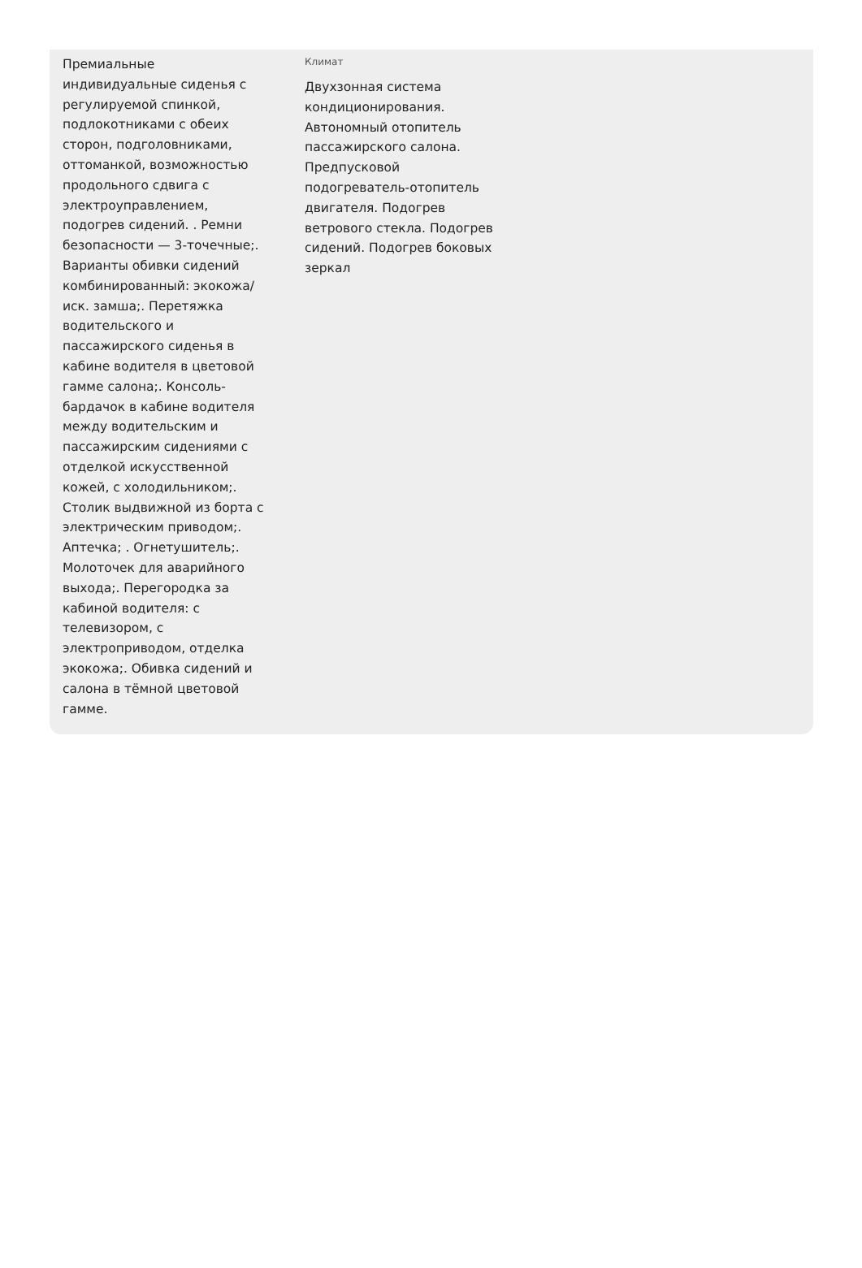Премиальные индивидуальные сиденья с регулируемой спинкой, подлокотниками с обеих сторон, подголовниками, оттоманкой, возможностью продольного сдвига с электроуправлением, подогрев сидений. . Ремни безопасности — 3-точечные;. Варианты обивки сидений комбинированный: экокожа/иск. замша;. Перетяжка водительского и пассажирского сиденья в кабине водителя в цветовой гамме салона;. Консоль-бардачок в кабине водителя между водительским и пассажирским сидениями с отделкой искусственной кожей, с холодильником;. Столик выдвижной из борта с электрическим приводом;. Аптечка; . Огнетушитель;. Молоточек для аварийного выхода;. Перегородка за кабиной водителя: с телевизором, с электроприводом, отделка экокожа;. Обивка сидений и салона в тёмной цветовой гамме.
Климат
Двухзонная система кондиционирования. Автономный отопитель пассажирского салона. Предпусковой подогреватель-отопитель двигателя. Подогрев ветрового стекла. Подогрев сидений. Подогрев боковых зеркал